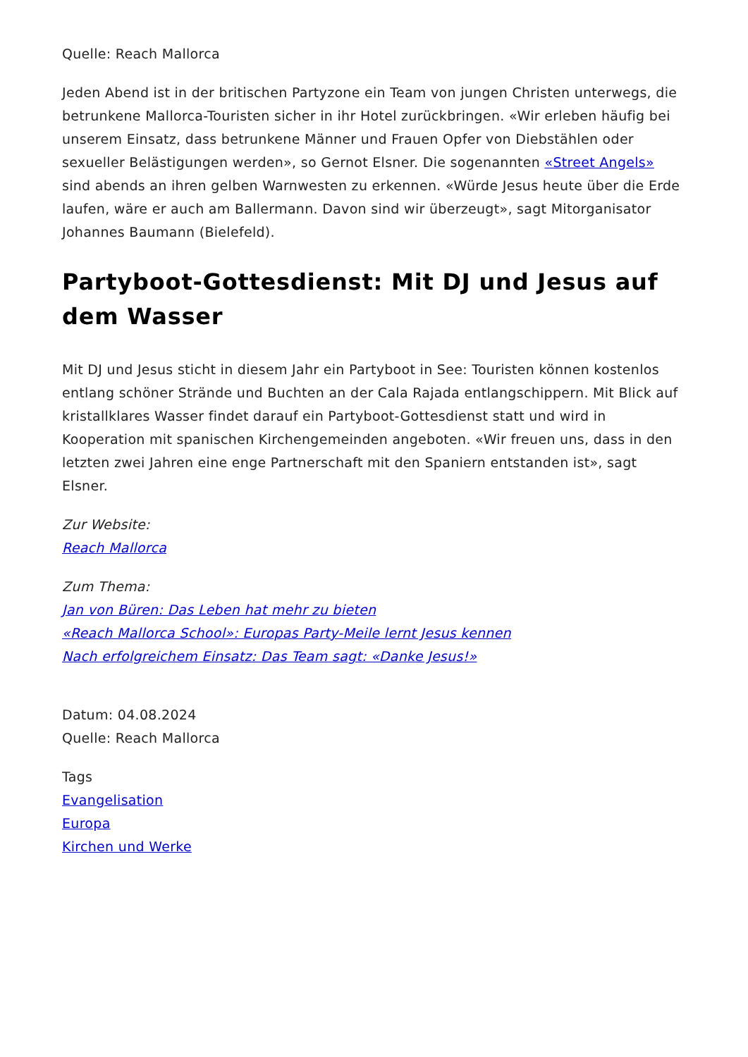Quelle: Reach Mallorca
Jeden Abend ist in der britischen Partyzone ein Team von jungen Christen unterwegs, die betrunkene Mallorca-Touristen sicher in ihr Hotel zurückbringen. «Wir erleben häufig bei unserem Einsatz, dass betrunkene Männer und Frauen Opfer von Diebstählen oder sexueller Belästigungen werden», so Gernot Elsner. Die sogenannten «Street Angels» sind abends an ihren gelben Warnwesten zu erkennen. «Würde Jesus heute über die Erde laufen, wäre er auch am Ballermann. Davon sind wir überzeugt», sagt Mitorganisator Johannes Baumann (Bielefeld).
Partyboot-Gottesdienst: Mit DJ und Jesus auf dem Wasser
Mit DJ und Jesus sticht in diesem Jahr ein Partyboot in See: Touristen können kostenlos entlang schöner Strände und Buchten an der Cala Rajada entlangschippern. Mit Blick auf kristallklares Wasser findet darauf ein Partyboot-Gottesdienst statt und wird in Kooperation mit spanischen Kirchengemeinden angeboten. «Wir freuen uns, dass in den letzten zwei Jahren eine enge Partnerschaft mit den Spaniern entstanden ist», sagt Elsner.
Zur Website:
Reach Mallorca
Zum Thema:
Jan von Büren: Das Leben hat mehr zu bieten
«Reach Mallorca School»: Europas Party-Meile lernt Jesus kennen
Nach erfolgreichem Einsatz: Das Team sagt: «Danke Jesus!»
Datum: 04.08.2024
Quelle: Reach Mallorca
Tags
Evangelisation
Europa
Kirchen und Werke